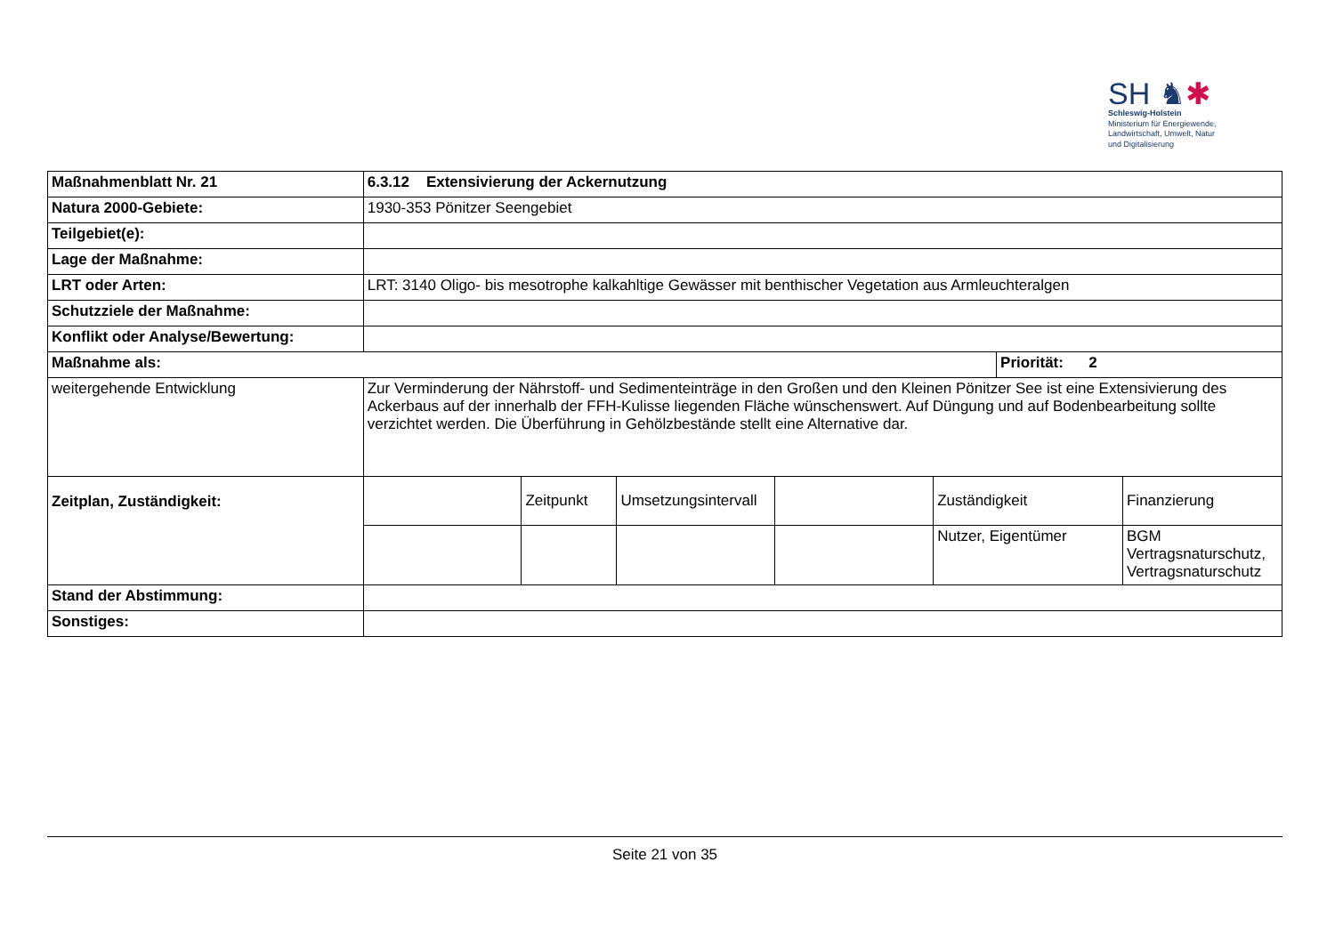SH ♞✱
Schleswig-Holstein
Ministerium für Energiewende,
Landwirtschaft, Umwelt, Natur
und Digitalisierung
| Maßnahmenblatt Nr. 21 | 6.3.12 Extensivierung der Ackernutzung | | | | | | |
| Natura 2000-Gebiete: | 1930-353 Pönitzer Seengebiet | | | | | | |
| Teilgebiet(e): | | | | | | | |
| Lage der Maßnahme: | | | | | | | |
| LRT oder Arten: | LRT: 3140 Oligo- bis mesotrophe kalkahltige Gewässer mit benthischer Vegetation aus Armleuchteralgen | | | | | | |
| Schutzziele der Maßnahme: | | | | | | | |
| Konflikt oder Analyse/Bewertung: | | | | | | | |
| Maßnahme als: | | | | | | Priorität: 2 | |
| weitergehende Entwicklung | Zur Verminderung der Nährstoff- und Sedimenteinträge in den Großen und den Kleinen Pönitzer See ist eine Extensivierung des Ackerbaus auf der innerhalb der FFH-Kulisse liegenden Fläche wünschenswert. Auf Düngung und auf Bodenbearbeitung sollte verzichtet werden. Die Überführung in Gehölzbestände stellt eine Alternative dar. | | | | | | |
| Zeitplan, Zuständigkeit: | | Zeitpunkt | Umsetzungsintervall | | Zuständigkeit | | Finanzierung |
| | | | | | Nutzer, Eigentümer | | BGM Vertragsnaturschutz, Vertragsnaturschutz |
| Stand der Abstimmung: | | | | | | | |
| Sonstiges: | | | | | | | |
Seite 21 von 35